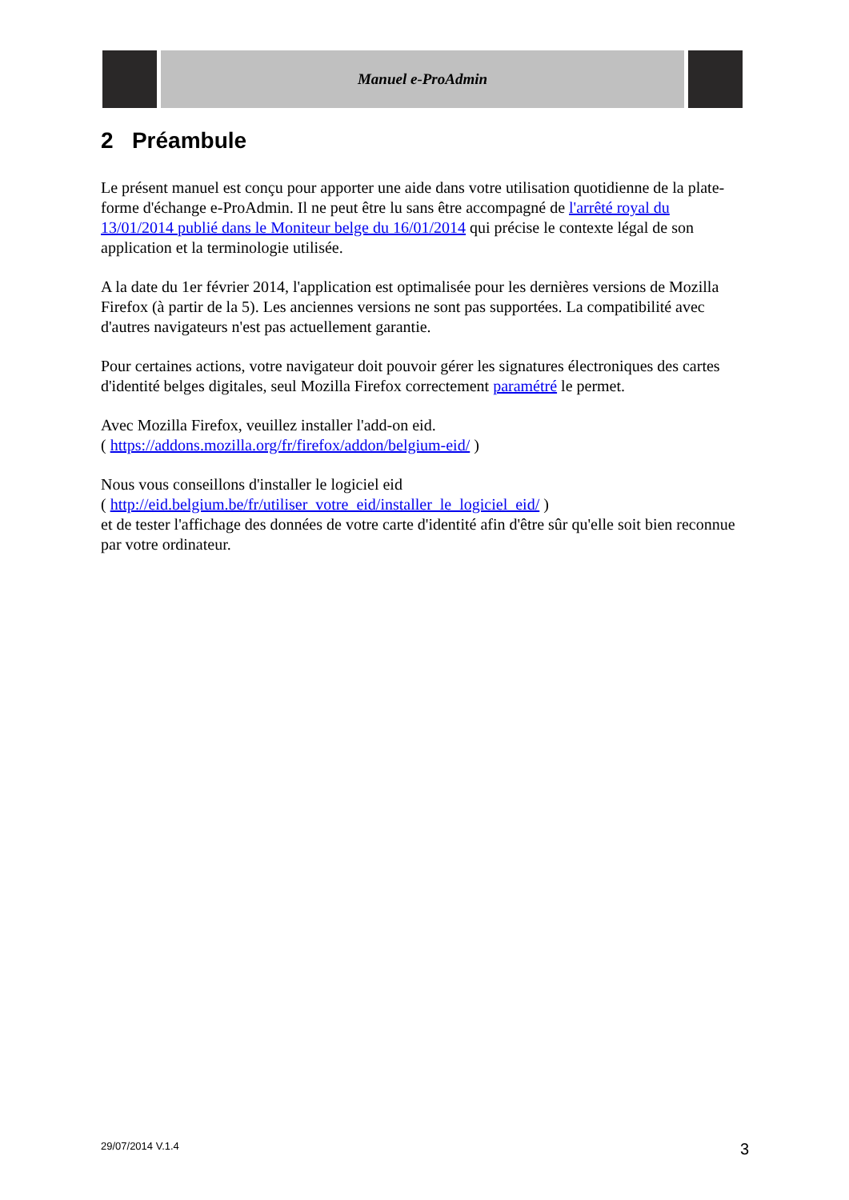Manuel e-ProAdmin
2 Préambule
Le présent manuel est conçu pour apporter une aide dans votre utilisation quotidienne de la plate-forme d'échange e-ProAdmin. Il ne peut être lu sans être accompagné de l'arrêté royal du 13/01/2014 publié dans le Moniteur belge du 16/01/2014 qui précise le contexte légal de son application et la terminologie utilisée.
A la date du 1er février 2014, l'application est optimalisée pour les dernières versions de Mozilla Firefox (à partir de la 5). Les anciennes versions ne sont pas supportées. La compatibilité avec d'autres navigateurs n'est pas actuellement garantie.
Pour certaines actions, votre navigateur doit pouvoir gérer les signatures électroniques des cartes d'identité belges digitales, seul Mozilla Firefox correctement paramétré le permet.
Avec Mozilla Firefox, veuillez installer l'add-on eid.
( https://addons.mozilla.org/fr/firefox/addon/belgium-eid/ )
Nous vous conseillons d'installer le logiciel eid
( http://eid.belgium.be/fr/utiliser_votre_eid/installer_le_logiciel_eid/ )
et de tester l'affichage des données de votre carte d'identité afin d'être sûr qu'elle soit bien reconnue par votre ordinateur.
29/07/2014 V.1.4 3